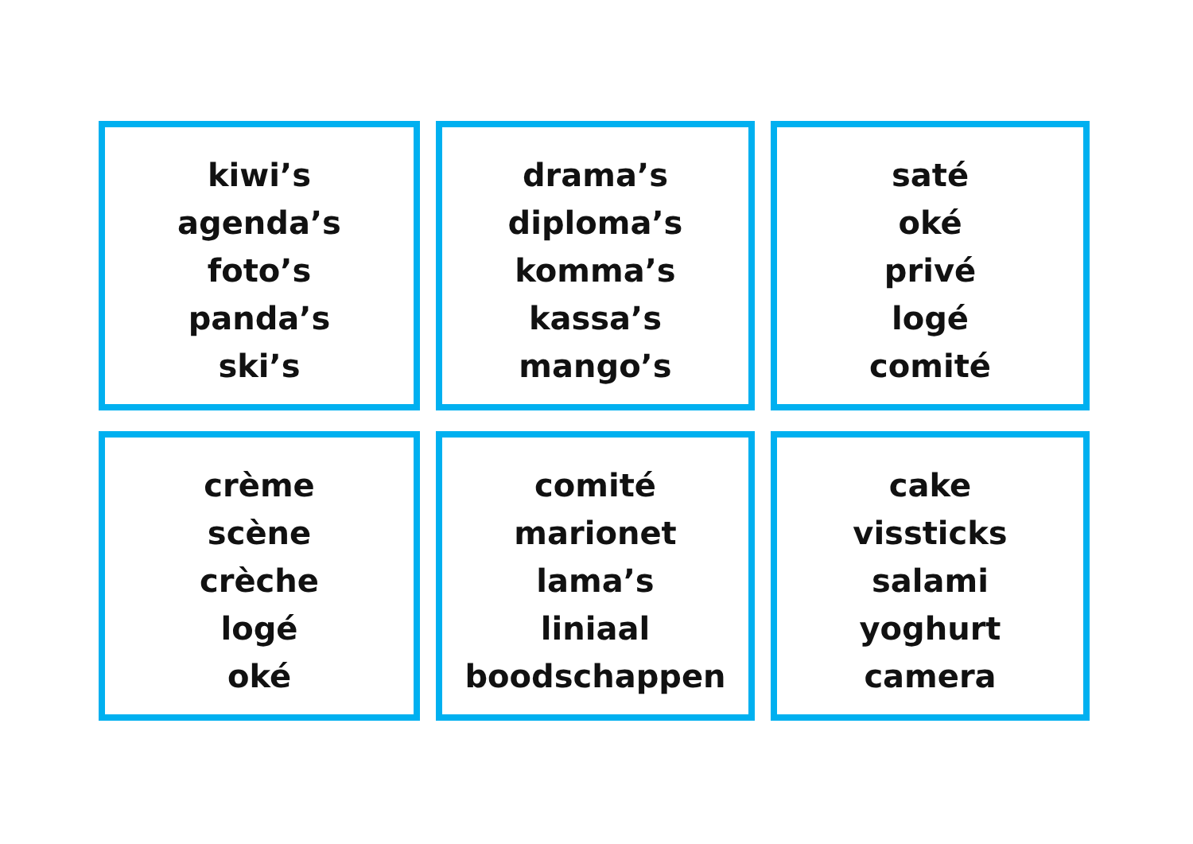kiwi’s
agenda’s
foto’s
panda’s
ski’s
drama’s
diploma’s
komma’s
kassa’s
mango’s
saté
oké
privé
logé
comité
crème
scène
crèche
logé
oké
comité
marionet
lama’s
liniaal
boodschappen
cake
vissticks
salami
yoghurt
camera